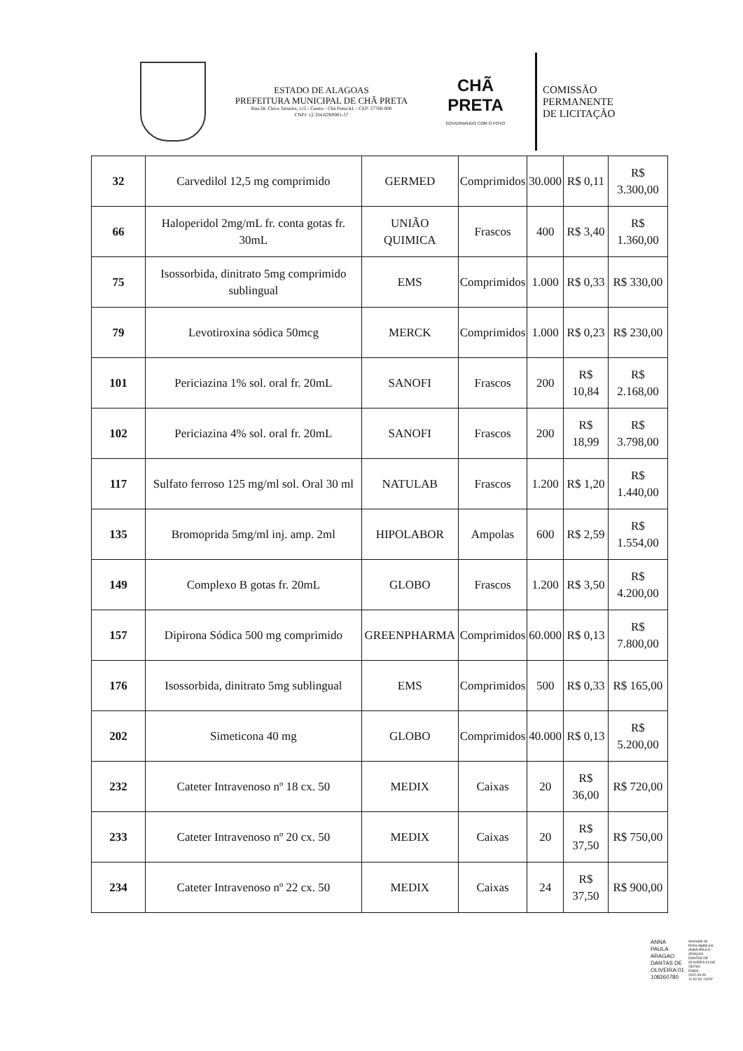ESTADO DE ALAGOAS
PREFEITURA MUNICIPAL DE CHÃ PRETA
Rua Dr. Chico Teixeira, 115 - Centro - Chã Preta/AL - CEP: 57760-000
CNPJ: 12.334.629/0001-57
CHÃ PRETA
GOVERNANDO COM O POVO
COMISSÃO
PERMANENTE
DE LICITAÇÃO
| 32 | Carvedilol 12,5 mg comprimido | GERMED | Comprimidos | 30.000 | R$ 0,11 | R$ 3.300,00 |
| 66 | Haloperidol 2mg/mL fr. conta gotas fr. 30mL | UNIÃO QUIMICA | Frascos | 400 | R$ 3,40 | R$ 1.360,00 |
| 75 | Isossorbida, dinitrato 5mg comprimido sublingual | EMS | Comprimidos | 1.000 | R$ 0,33 | R$ 330,00 |
| 79 | Levotiroxina sódica 50mcg | MERCK | Comprimidos | 1.000 | R$ 0,23 | R$ 230,00 |
| 101 | Periciazina 1% sol. oral fr. 20mL | SANOFI | Frascos | 200 | R$ 10,84 | R$ 2.168,00 |
| 102 | Periciazina 4% sol. oral fr. 20mL | SANOFI | Frascos | 200 | R$ 18,99 | R$ 3.798,00 |
| 117 | Sulfato ferroso 125 mg/ml sol. Oral 30 ml | NATULAB | Frascos | 1.200 | R$ 1,20 | R$ 1.440,00 |
| 135 | Bromoprida 5mg/ml inj. amp. 2ml | HIPOLABOR | Ampolas | 600 | R$ 2,59 | R$ 1.554,00 |
| 149 | Complexo B gotas fr. 20mL | GLOBO | Frascos | 1.200 | R$ 3,50 | R$ 4.200,00 |
| 157 | Dipirona Sódica 500 mg comprimido | GREENPHARMA | Comprimidos | 60.000 | R$ 0,13 | R$ 7.800,00 |
| 176 | Isossorbida, dinitrato 5mg sublingual | EMS | Comprimidos | 500 | R$ 0,33 | R$ 165,00 |
| 202 | Simeticona 40 mg | GLOBO | Comprimidos | 40.000 | R$ 0,13 | R$ 5.200,00 |
| 232 | Cateter Intravenoso nº 18 cx. 50 | MEDIX | Caixas | 20 | R$ 36,00 | R$ 720,00 |
| 233 | Cateter Intravenoso nº 20 cx. 50 | MEDIX | Caixas | 20 | R$ 37,50 | R$ 750,00 |
| 234 | Cateter Intravenoso nº 22 cx. 50 | MEDIX | Caixas | 24 | R$ 37,50 | R$ 900,00 |
ANNA
PAULA
ARAGAO
DANTAS DE
OLIVEIRA:01
108260780
Assinado de
forma digital por
ANNA PAULA
ARAGAO
DANTAS DE
OLIVEIRA:01108
260780
Dados:
2022.03.09
11:32:34 -03'00'